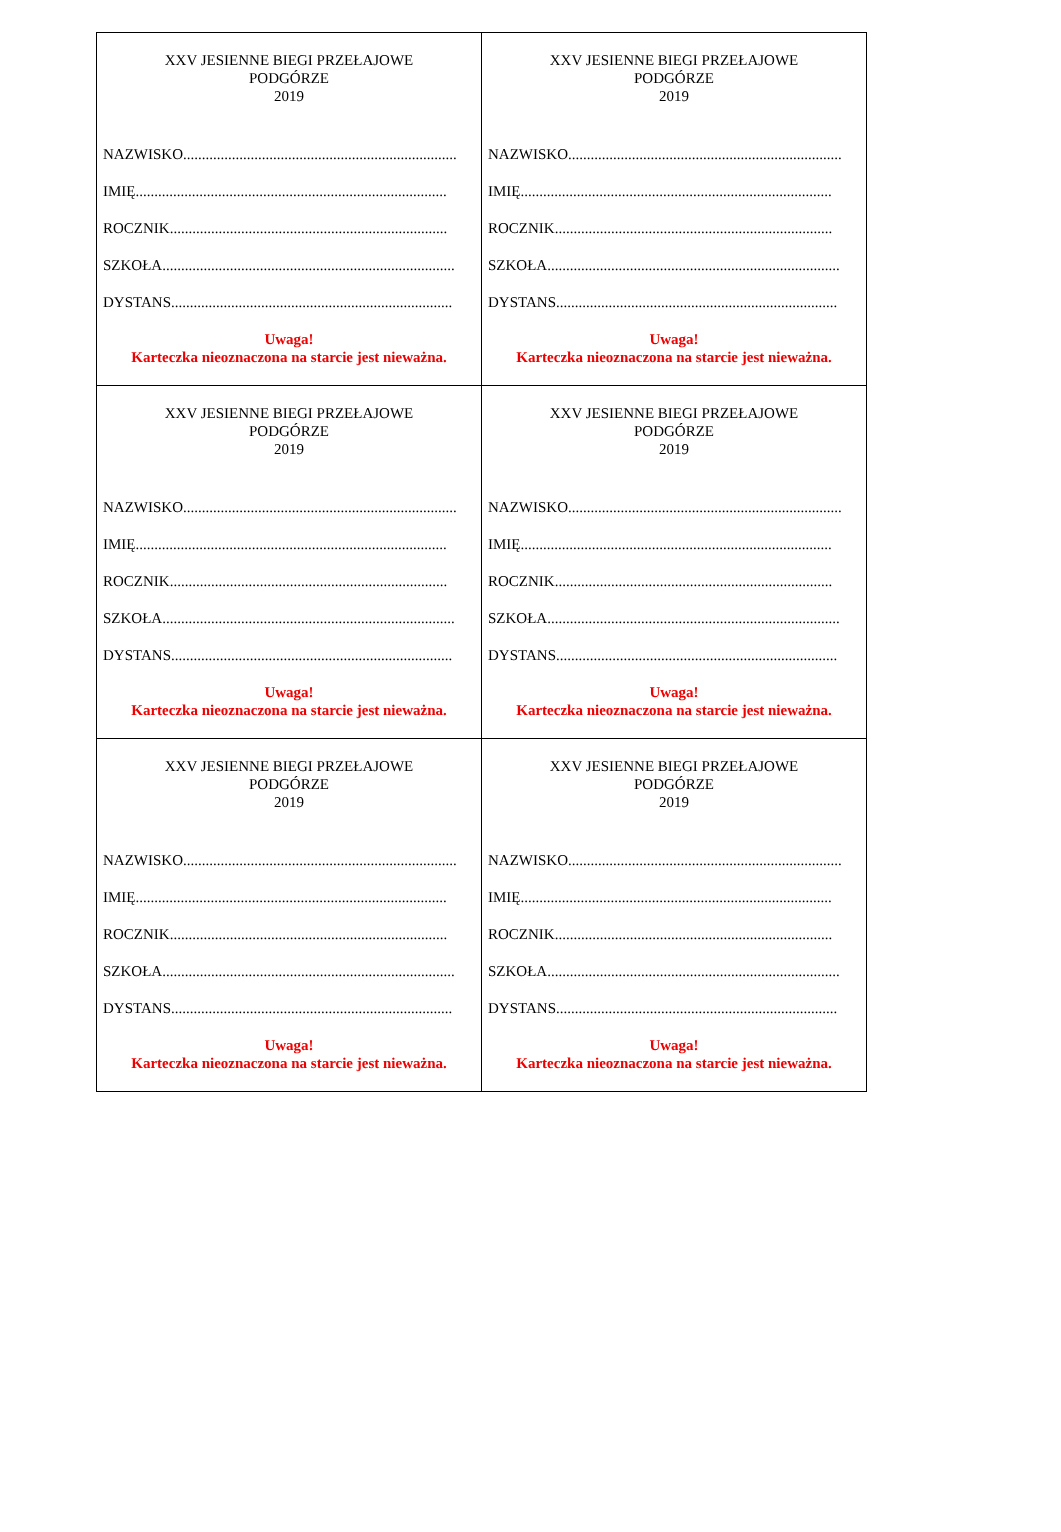| XXV JESIENNE BIEGI PRZEŁAJOWE PODGÓRZE 2019 NAZWISKO......................................................................... IMIĘ................................................................................... ROCZNIK.......................................................................... SZKOŁA.............................................................................. DYSTANS........................................................................... Uwaga! Karteczka nieoznaczona na starcie jest nieważna. | XXV JESIENNE BIEGI PRZEŁAJOWE PODGÓRZE 2019 NAZWISKO......................................................................... IMIĘ................................................................................... ROCZNIK.......................................................................... SZKOŁA.............................................................................. DYSTANS........................................................................... Uwaga! Karteczka nieoznaczona na starcie jest nieważna. |
| XXV JESIENNE BIEGI PRZEŁAJOWE PODGÓRZE 2019 NAZWISKO......................................................................... IMIĘ................................................................................... ROCZNIK.......................................................................... SZKOŁA.............................................................................. DYSTANS........................................................................... Uwaga! Karteczka nieoznaczona na starcie jest nieważna. | XXV JESIENNE BIEGI PRZEŁAJOWE PODGÓRZE 2019 NAZWISKO......................................................................... IMIĘ................................................................................... ROCZNIK.......................................................................... SZKOŁA.............................................................................. DYSTANS........................................................................... Uwaga! Karteczka nieoznaczona na starcie jest nieważna. |
| XXV JESIENNE BIEGI PRZEŁAJOWE PODGÓRZE 2019 NAZWISKO......................................................................... IMIĘ................................................................................... ROCZNIK.......................................................................... SZKOŁA.............................................................................. DYSTANS........................................................................... Uwaga! Karteczka nieoznaczona na starcie jest nieważna. | XXV JESIENNE BIEGI PRZEŁAJOWE PODGÓRZE 2019 NAZWISKO......................................................................... IMIĘ................................................................................... ROCZNIK.......................................................................... SZKOŁA.............................................................................. DYSTANS........................................................................... Uwaga! Karteczka nieoznaczona na starcie jest nieważna. |